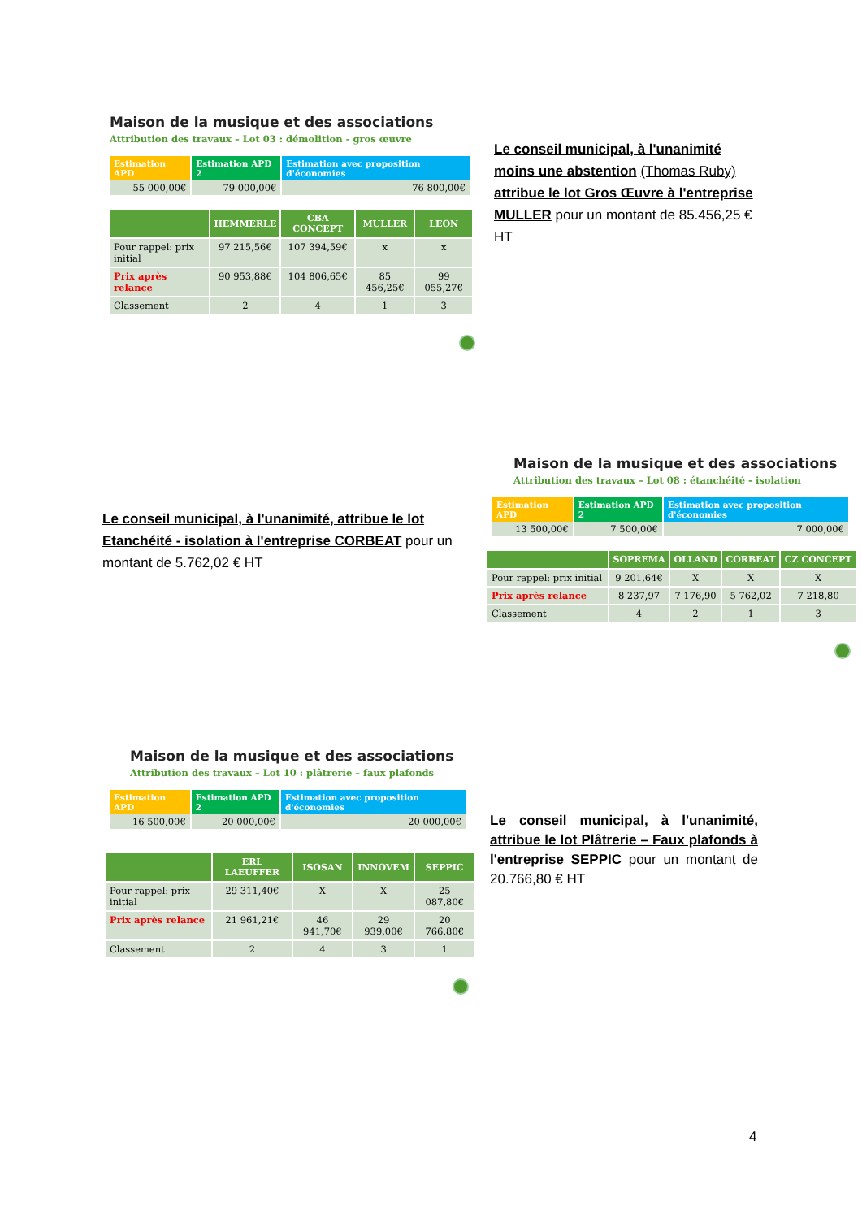Maison de la musique et des associations
Attribution des travaux – Lot 03 : démolition - gros œuvre
| Estimation APD | Estimation APD 2 | Estimation avec proposition d'économies |
| --- | --- | --- |
| 55 000,00€ | 79 000,00€ | 76 800,00€ |
| | HEMMERLE | CBA CONCEPT | MULLER | LEON |
| --- | --- | --- | --- | --- |
| Pour rappel: prix initial | 97 215,56€ | 107 394,59€ | x | x |
| Prix après relance | 90 953,88€ | 104 806,65€ | 85 456,25€ | 99 055,27€ |
| Classement | 2 | 4 | 1 | 3 |
Le conseil municipal, à l'unanimité moins une abstention (Thomas Ruby) attribue le lot Gros Œuvre à l'entreprise MULLER pour un montant de 85.456,25 € HT
Le conseil municipal, à l'unanimité, attribue le lot Etanchéité - isolation à l'entreprise CORBEAT pour un montant de 5.762,02 € HT
Maison de la musique et des associations
Attribution des travaux – Lot 08 : étanchéité - isolation
| Estimation APD | Estimation APD 2 | Estimation avec proposition d'économies |
| --- | --- | --- |
| 13 500,00€ | 7 500,00€ | 7 000,00€ |
| | SOPREMA | OLLAND | CORBEAT | CZ CONCEPT |
| --- | --- | --- | --- | --- |
| Pour rappel: prix initial | 9 201,64€ | X | X | X |
| Prix après relance | 8 237,97 | 7 176,90 | 5 762,02 | 7 218,80 |
| Classement | 4 | 2 | 1 | 3 |
Maison de la musique et des associations
Attribution des travaux – Lot 10 : plâtrerie – faux plafonds
| Estimation APD | Estimation APD 2 | Estimation avec proposition d'économies |
| --- | --- | --- |
| 16 500,00€ | 20 000,00€ | 20 000,00€ |
| | ERL LAEUFFER | ISOSAN | INNOVEM | SEPPIC |
| --- | --- | --- | --- | --- |
| Pour rappel: prix initial | 29 311,40€ | X | X | 25 087,80€ |
| Prix après relance | 21 961,21€ | 46 941,70€ | 29 939,00€ | 20 766,80€ |
| Classement | 2 | 4 | 3 | 1 |
Le conseil municipal, à l'unanimité, attribue le lot Plâtrerie – Faux plafonds à l'entreprise SEPPIC pour un montant de 20.766,80 € HT
4